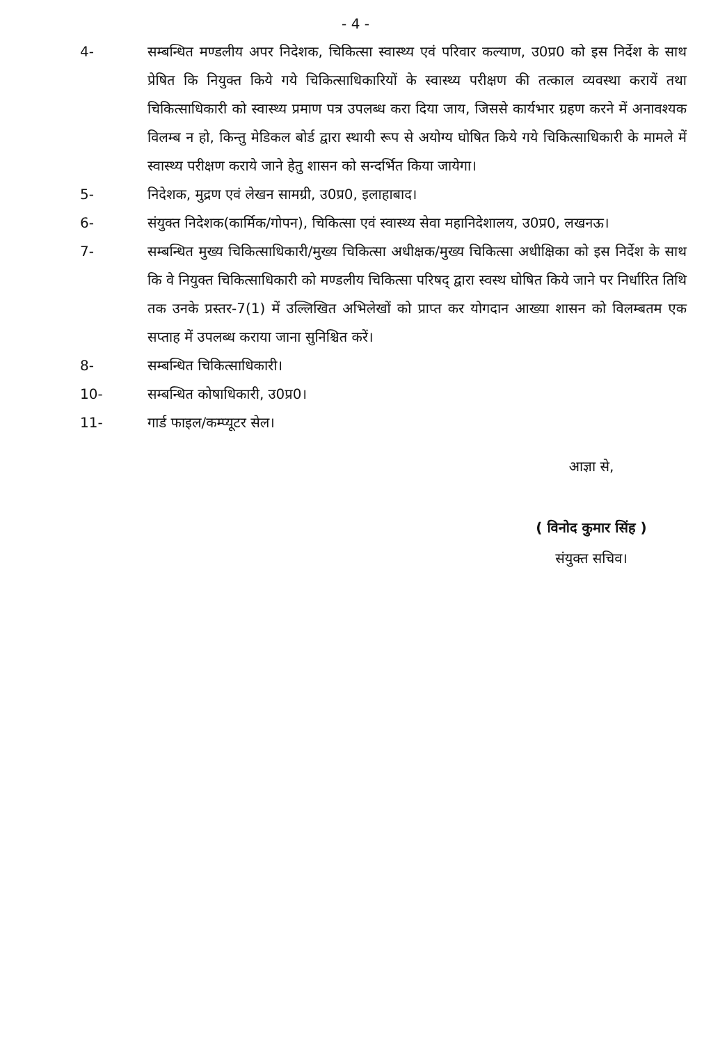- 4 -
4- सम्बन्धित मण्डलीय अपर निदेशक, चिकित्सा स्वास्थ्य एवं परिवार कल्याण, उ0प्र0 को इस निर्देश के साथ प्रेषित कि नियुक्त किये गये चिकित्साधिकारियों के स्वास्थ्य परीक्षण की तत्काल व्यवस्था करायें तथा चिकित्साधिकारी को स्वास्थ्य प्रमाण पत्र उपलब्ध करा दिया जाय, जिससे कार्यभार ग्रहण करने में अनावश्यक विलम्ब न हो, किन्तु मेडिकल बोर्ड द्वारा स्थायी रूप से अयोग्य घोषित किये गये चिकित्साधिकारी के मामले में स्वास्थ्य परीक्षण कराये जाने हेतु शासन को सन्दर्भित किया जायेगा।
5- निदेशक, मुद्रण एवं लेखन सामग्री, उ0प्र0, इलाहाबाद।
6- संयुक्त निदेशक(कार्मिक/गोपन), चिकित्सा एवं स्वास्थ्य सेवा महानिदेशालय, उ0प्र0, लखनऊ।
7- सम्बन्धित मुख्य चिकित्साधिकारी/मुख्य चिकित्सा अधीक्षक/मुख्य चिकित्सा अधीक्षिका को इस निर्देश के साथ कि वे नियुक्त चिकित्साधिकारी को मण्डलीय चिकित्सा परिषद् द्वारा स्वस्थ घोषित किये जाने पर निर्धारित तिथि तक उनके प्रस्तर-7(1) में उल्लिखित अभिलेखों को प्राप्त कर योगदान आख्या शासन को विलम्बतम एक सप्ताह में उपलब्ध कराया जाना सुनिश्चित करें।
8- सम्बन्धित चिकित्साधिकारी।
10- सम्बन्धित कोषाधिकारी, उ0प्र0।
11- गार्ड फाइल/कम्प्यूटर सेल।
आज्ञा से,
( विनोद कुमार सिंह )
संयुक्त सचिव।